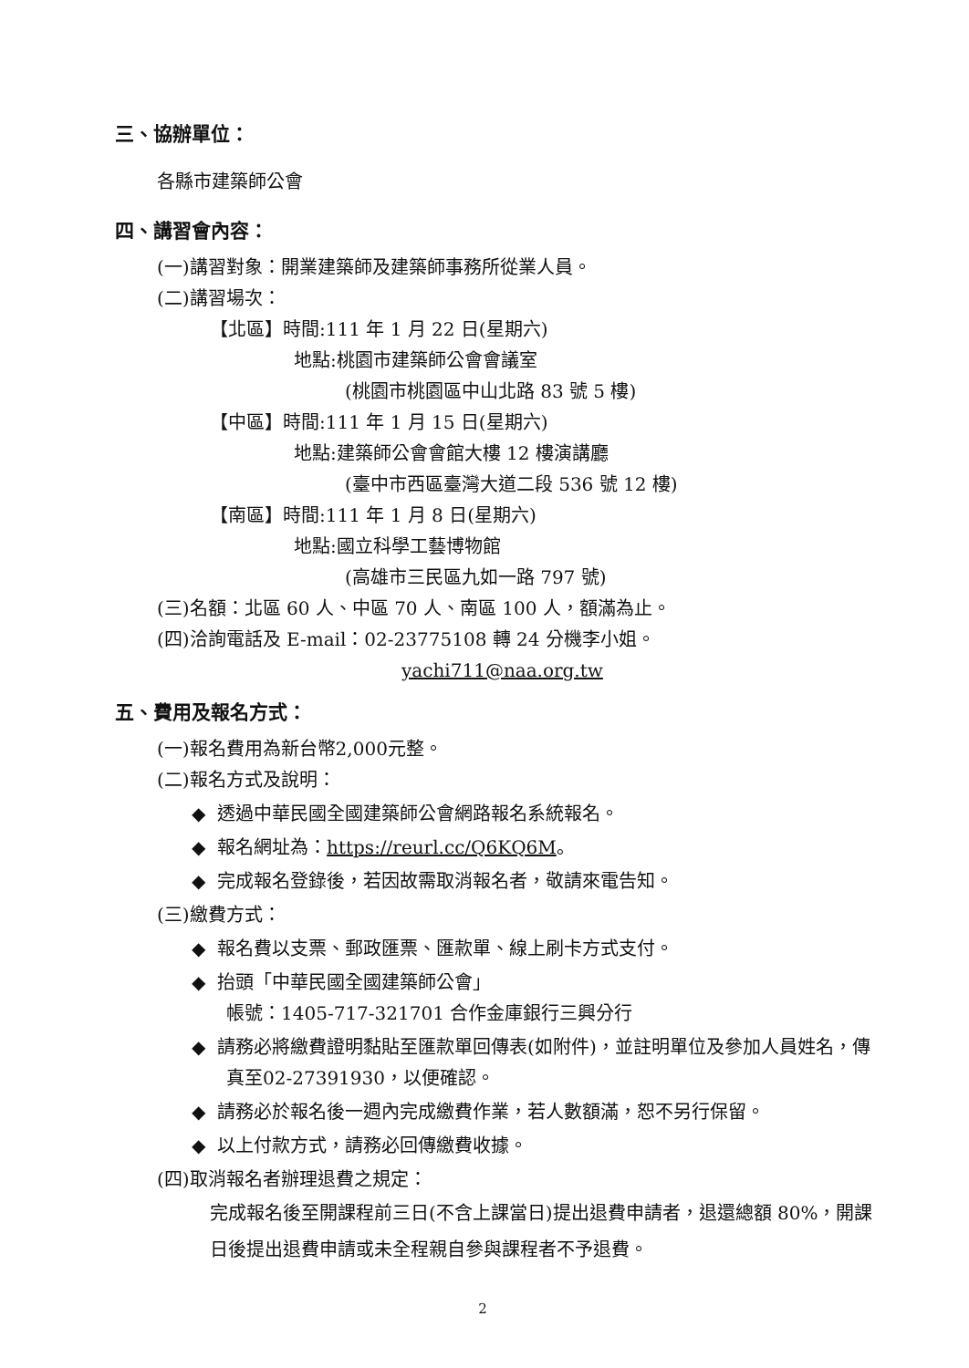三、協辦單位：
各縣市建築師公會
四、講習會內容：
(一)講習對象：開業建築師及建築師事務所從業人員。
(二)講習場次：
【北區】時間:111 年 1 月 22 日(星期六)
地點:桃園市建築師公會會議室
(桃園市桃園區中山北路 83 號 5 樓)
【中區】時間:111 年 1 月 15 日(星期六)
地點:建築師公會會館大樓 12 樓演講廳
(臺中市西區臺灣大道二段 536 號 12 樓)
【南區】時間:111 年 1 月 8 日(星期六)
地點:國立科學工藝博物館
(高雄市三民區九如一路 797 號)
(三)名額：北區 60 人、中區 70 人、南區 100 人，額滿為止。
(四)洽詢電話及 E-mail：02-23775108 轉 24 分機李小姐。
yachi711@naa.org.tw
五、費用及報名方式：
(一)報名費用為新台幣2,000元整。
(二)報名方式及說明：
◆ 透過中華民國全國建築師公會網路報名系統報名。
◆ 報名網址為：https://reurl.cc/Q6KQ6M。
◆ 完成報名登錄後，若因故需取消報名者，敬請來電告知。
(三)繳費方式：
◆ 報名費以支票、郵政匯票、匯款單、線上刷卡方式支付。
◆ 抬頭「中華民國全國建築師公會」
帳號：1405-717-321701 合作金庫銀行三興分行
◆ 請務必將繳費證明黏貼至匯款單回傳表(如附件)，並註明單位及參加人員姓名，傳真至02-27391930，以便確認。
◆ 請務必於報名後一週內完成繳費作業，若人數額滿，恕不另行保留。
◆ 以上付款方式，請務必回傳繳費收據。
(四)取消報名者辦理退費之規定：
完成報名後至開課程前三日(不含上課當日)提出退費申請者，退還總額 80%，開課日後提出退費申請或未全程親自參與課程者不予退費。
2